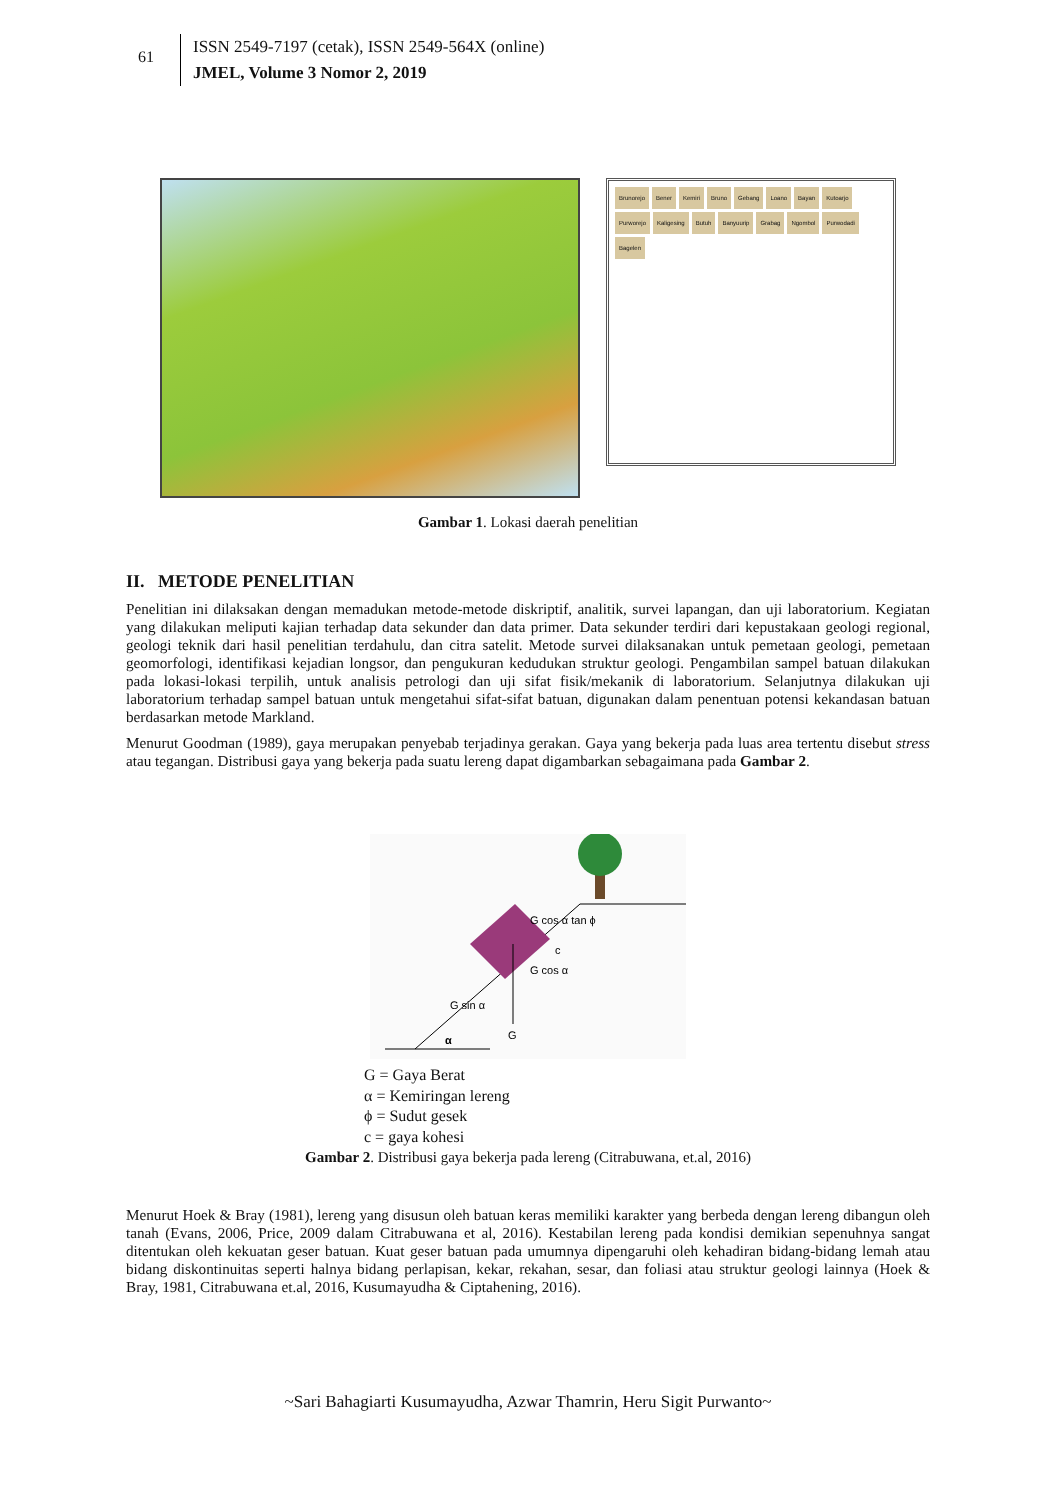61
ISSN 2549-7197 (cetak), ISSN 2549-564X (online)
JMEL, Volume 3 Nomor 2, 2019
Brunorejo Bener Kemiri Bruno Gebang Loano Bayan Kutoarjo Purworejo Kaligesing Butuh Banyuurip Grabag Ngombol Purwodadi Bagelen
Gambar 1. Lokasi daerah penelitian
II. METODE PENELITIAN
Penelitian ini dilaksakan dengan memadukan metode-metode diskriptif, analitik, survei lapangan, dan uji laboratorium. Kegiatan yang dilakukan meliputi kajian terhadap data sekunder dan data primer. Data sekunder terdiri dari kepustakaan geologi regional, geologi teknik dari hasil penelitian terdahulu, dan citra satelit. Metode survei dilaksanakan untuk pemetaan geologi, pemetaan geomorfologi, identifikasi kejadian longsor, dan pengukuran kedudukan struktur geologi. Pengambilan sampel batuan dilakukan pada lokasi-lokasi terpilih, untuk analisis petrologi dan uji sifat fisik/mekanik di laboratorium. Selanjutnya dilakukan uji laboratorium terhadap sampel batuan untuk mengetahui sifat-sifat batuan, digunakan dalam penentuan potensi kekandasan batuan berdasarkan metode Markland.
Menurut Goodman (1989), gaya merupakan penyebab terjadinya gerakan. Gaya yang bekerja pada luas area tertentu disebut stress atau tegangan. Distribusi gaya yang bekerja pada suatu lereng dapat digambarkan sebagaimana pada Gambar 2.
α
G
G sin α
G cos α
G cos α tan ϕ
c
G = Gaya Berat
α = Kemiringan lereng
ϕ = Sudut gesek
c = gaya kohesi
Gambar 2. Distribusi gaya bekerja pada lereng (Citrabuwana, et.al, 2016)
Menurut Hoek & Bray (1981), lereng yang disusun oleh batuan keras memiliki karakter yang berbeda dengan lereng dibangun oleh tanah (Evans, 2006, Price, 2009 dalam Citrabuwana et al, 2016). Kestabilan lereng pada kondisi demikian sepenuhnya sangat ditentukan oleh kekuatan geser batuan. Kuat geser batuan pada umumnya dipengaruhi oleh kehadiran bidang-bidang lemah atau bidang diskontinuitas seperti halnya bidang perlapisan, kekar, rekahan, sesar, dan foliasi atau struktur geologi lainnya (Hoek & Bray, 1981, Citrabuwana et.al, 2016, Kusumayudha & Ciptahening, 2016).
~Sari Bahagiarti Kusumayudha, Azwar Thamrin, Heru Sigit Purwanto~